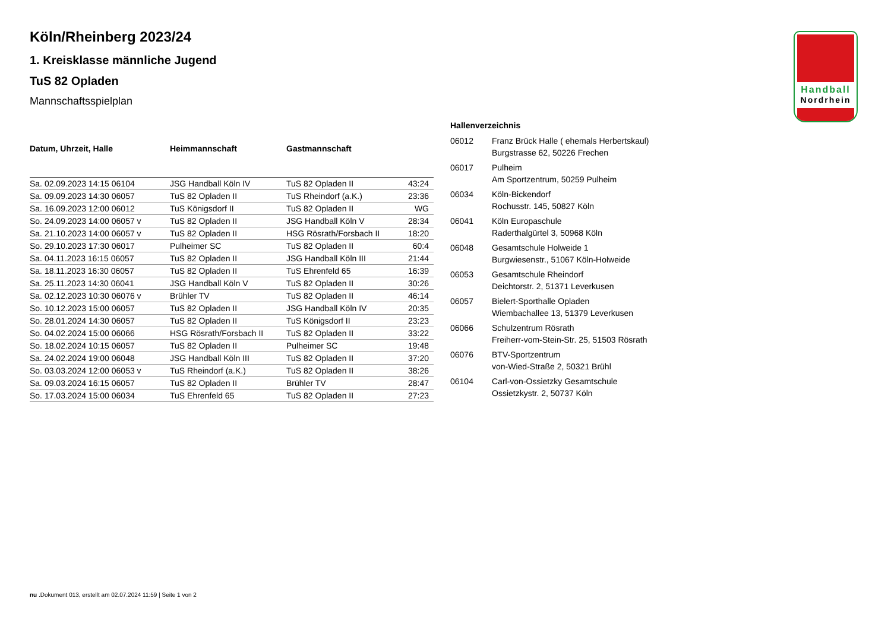Handball
Nordrhein
Köln/Rheinberg 2023/24
1. Kreisklasse männliche Jugend
TuS 82 Opladen
Mannschaftsspielplan
| Datum, Uhrzeit, Halle | Heimmannschaft | Gastmannschaft | |
| --- | --- | --- | --- |
| Sa. 02.09.2023 14:15 06104 | JSG Handball Köln IV | TuS 82 Opladen II | 43:24 |
| Sa. 09.09.2023 14:30 06057 | TuS 82 Opladen II | TuS Rheindorf (a.K.) | 23:36 |
| Sa. 16.09.2023 12:00 06012 | TuS Königsdorf II | TuS 82 Opladen II | WG |
| So. 24.09.2023 14:00 06057 v | TuS 82 Opladen II | JSG Handball Köln V | 28:34 |
| Sa. 21.10.2023 14:00 06057 v | TuS 82 Opladen II | HSG Rösrath/Forsbach II | 18:20 |
| So. 29.10.2023 17:30 06017 | Pulheimer SC | TuS 82 Opladen II | 60:4 |
| Sa. 04.11.2023 16:15 06057 | TuS 82 Opladen II | JSG Handball Köln III | 21:44 |
| Sa. 18.11.2023 16:30 06057 | TuS 82 Opladen II | TuS Ehrenfeld 65 | 16:39 |
| Sa. 25.11.2023 14:30 06041 | JSG Handball Köln V | TuS 82 Opladen II | 30:26 |
| Sa. 02.12.2023 10:30 06076 v | Brühler TV | TuS 82 Opladen II | 46:14 |
| So. 10.12.2023 15:00 06057 | TuS 82 Opladen II | JSG Handball Köln IV | 20:35 |
| So. 28.01.2024 14:30 06057 | TuS 82 Opladen II | TuS Königsdorf II | 23:23 |
| So. 04.02.2024 15:00 06066 | HSG Rösrath/Forsbach II | TuS 82 Opladen II | 33:22 |
| So. 18.02.2024 10:15 06057 | TuS 82 Opladen II | Pulheimer SC | 19:48 |
| Sa. 24.02.2024 19:00 06048 | JSG Handball Köln III | TuS 82 Opladen II | 37:20 |
| So. 03.03.2024 12:00 06053 v | TuS Rheindorf (a.K.) | TuS 82 Opladen II | 38:26 |
| Sa. 09.03.2024 16:15 06057 | TuS 82 Opladen II | Brühler TV | 28:47 |
| So. 17.03.2024 15:00 06034 | TuS Ehrenfeld 65 | TuS 82 Opladen II | 27:23 |
| Hallenverzeichnis | |
| --- | --- |
| 06012 | Franz Brück Halle ( ehemals Herbertskaul) Burgstrasse 62, 50226 Frechen |
| 06017 | Pulheim Am Sportzentrum, 50259 Pulheim |
| 06034 | Köln-Bickendorf Rochusstr. 145, 50827 Köln |
| 06041 | Köln Europaschule Raderthalgürtel 3, 50968 Köln |
| 06048 | Gesamtschule Holweide 1 Burgwiesenstr., 51067 Köln-Holweide |
| 06053 | Gesamtschule Rheindorf Deichtorstr. 2, 51371 Leverkusen |
| 06057 | Bielert-Sporthalle Opladen Wiembachallee 13, 51379 Leverkusen |
| 06066 | Schulzentrum Rösrath Freiherr-vom-Stein-Str. 25, 51503 Rösrath |
| 06076 | BTV-Sportzentrum von-Wied-Straße 2, 50321 Brühl |
| 06104 | Carl-von-Ossietzky Gesamtschule Ossietzkystr. 2, 50737 Köln |
nu .Dokument 013, erstellt am 02.07.2024 11:59 | Seite 1 von 2